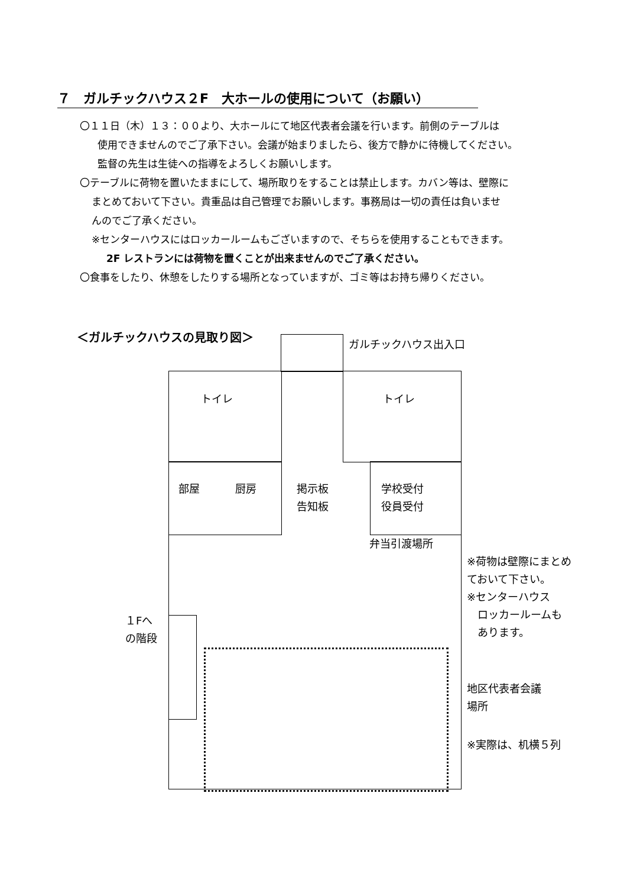７　ガルチックハウス２F　大ホールの使用について（お願い）
〇１１日（木）１３：００より、大ホールにて地区代表者会議を行います。前側のテーブルは
使用できませんのでご了承下さい。会議が始まりましたら、後方で静かに待機してください。
監督の先生は生徒への指導をよろしくお願いします。
〇テーブルに荷物を置いたままにして、場所取りをすることは禁止します。カバン等は、壁際に
まとめておいて下さい。貴重品は自己管理でお願いします。事務局は一切の責任は負いませ
んのでご了承ください。
※センターハウスにはロッカールームもございますので、そちらを使用することもできます。
2F レストランには荷物を置くことが出来ませんのでご了承ください。
〇食事をしたり、休憩をしたりする場所となっていますが、ゴミ等はお持ち帰りください。
＜ガルチックハウスの見取り図＞
トイレ トイレ
ガルチックハウス出入口
部屋 厨房
掲示板
告知板
学校受付
役員受付
弁当引渡場所
１Fへ
の階段
※荷物は壁際にまとめ
ておいて下さい。
※センターハウス
　ロッカールームも
　あります。
地区代表者会議
場所
※実際は、机横５列